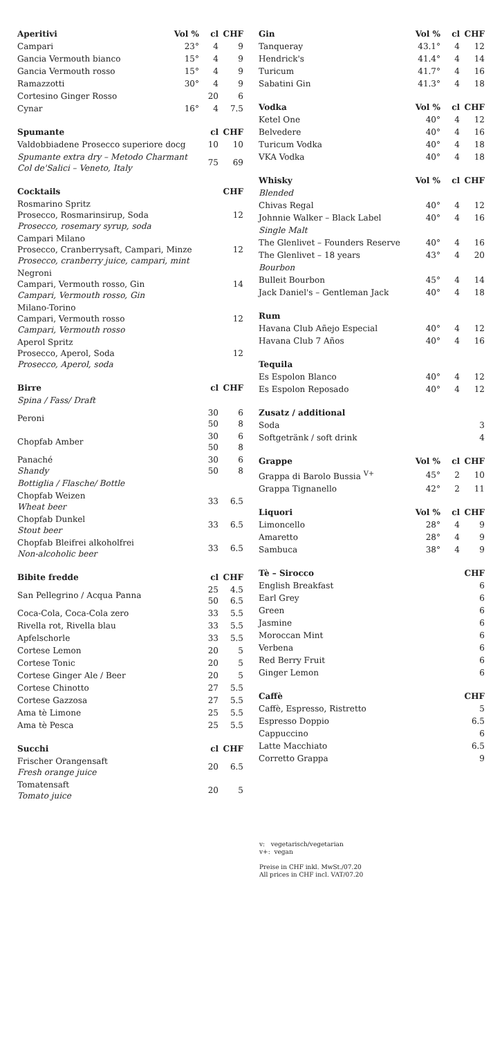| Aperitivi | Vol % | cl | CHF |
| --- | --- | --- | --- |
| Campari | 23° | 4 | 9 |
| Gancia Vermouth bianco | 15° | 4 | 9 |
| Gancia Vermouth rosso | 15° | 4 | 9 |
| Ramazzotti | 30° | 4 | 9 |
| Cortesino Ginger Rosso | | 20 | 6 |
| Cynar | 16° | 4 | 7.5 |
| Spumante | cl | CHF |
| --- | --- | --- |
| Valdobbiadene Prosecco superiore docg | 10 | 10 |
| Spumante extra dry – Metodo Charmant Col de'Salici – Veneto, Italy | 75 | 69 |
| Cocktails | CHF |
| --- | --- |
| Rosmarino Spritz Prosecco, Rosmarinsirup, Soda Prosecco, rosemary syrup, soda | 12 |
| Campari Milano Prosecco, Cranberrysaft, Campari, Minze Prosecco, cranberry juice, campari, mint | 12 |
| Negroni Campari, Vermouth rosso, Gin Campari, Vermouth rosso, Gin | 14 |
| Milano-Torino Campari, Vermouth rosso Campari, Vermouth rosso | 12 |
| Aperol Spritz Prosecco, Aperol, Soda Prosecco, Aperol, soda | 12 |
| Birre | cl | CHF |
| --- | --- | --- |
| Spina / Fass/ Draft | | |
| Peroni | 30 50 | 6 8 |
| Chopfab Amber | 30 50 | 6 8 |
| Panaché Shandy | 30 50 | 6 8 |
| Bottiglia / Flasche/ Bottle | | |
| Chopfab Weizen Wheat beer | 33 | 6.5 |
| Chopfab Dunkel Stout beer | 33 | 6.5 |
| Chopfab Bleifrei alkoholfrei Non-alcoholic beer | 33 | 6.5 |
| Bibite fredde | cl | CHF |
| --- | --- | --- |
| San Pellegrino / Acqua Panna | 25 50 | 4.5 6.5 |
| Coca-Cola, Coca-Cola zero | 33 | 5.5 |
| Rivella rot, Rivella blau | 33 | 5.5 |
| Apfelschorle | 33 | 5.5 |
| Cortese Lemon | 20 | 5 |
| Cortese Tonic | 20 | 5 |
| Cortese Ginger Ale / Beer | 20 | 5 |
| Cortese Chinotto | 27 | 5.5 |
| Cortese Gazzosa | 27 | 5.5 |
| Ama tè Limone | 25 | 5.5 |
| Ama tè Pesca | 25 | 5.5 |
| Succhi | cl | CHF |
| --- | --- | --- |
| Frischer Orangensaft Fresh orange juice | 20 | 6.5 |
| Tomatensaft Tomato juice | 20 | 5 |
| Gin | Vol % | cl | CHF |
| --- | --- | --- | --- |
| Tanqueray | 43.1° | 4 | 12 |
| Hendrick's | 41.4° | 4 | 14 |
| Turicum | 41.7° | 4 | 16 |
| Sabatini Gin | 41.3° | 4 | 18 |
| Vodka | Vol % | cl | CHF |
| --- | --- | --- | --- |
| Ketel One | 40° | 4 | 12 |
| Belvedere | 40° | 4 | 16 |
| Turicum Vodka | 40° | 4 | 18 |
| VKA Vodka | 40° | 4 | 18 |
| Whisky | Vol % | cl | CHF |
| --- | --- | --- | --- |
| Blended | | | |
| Chivas Regal | 40° | 4 | 12 |
| Johnnie Walker – Black Label | 40° | 4 | 16 |
| Single Malt | | | |
| The Glenlivet – Founders Reserve | 40° | 4 | 16 |
| The Glenlivet – 18 years | 43° | 4 | 20 |
| Bourbon | | | |
| Bulleit Bourbon | 45° | 4 | 14 |
| Jack Daniel's – Gentleman Jack | 40° | 4 | 18 |
| Rum | | | |
| --- | --- | --- | --- |
| Havana Club Añejo Especial | 40° | 4 | 12 |
| Havana Club 7 Años | 40° | 4 | 16 |
| Tequila | | | |
| --- | --- | --- | --- |
| Es Espolon Blanco | 40° | 4 | 12 |
| Es Espolon Reposado | 40° | 4 | 12 |
| Zusatz / additional | |
| --- | --- |
| Soda | 3 |
| Softgetränk / soft drink | 4 |
| Grappe | Vol % | cl | CHF |
| --- | --- | --- | --- |
| Grappa di Barolo Bussia <sup>V+</sup> | 45° | 2 | 10 |
| Grappa Tignanello | 42° | 2 | 11 |
| Liquori | Vol % | cl | CHF |
| --- | --- | --- | --- |
| Limoncello | 28° | 4 | 9 |
| Amaretto | 28° | 4 | 9 |
| Sambuca | 38° | 4 | 9 |
| Tè – Sirocco | CHF |
| --- | --- |
| English Breakfast | 6 |
| Earl Grey | 6 |
| Green | 6 |
| Jasmine | 6 |
| Moroccan Mint | 6 |
| Verbena | 6 |
| Red Berry Fruit | 6 |
| Ginger Lemon | 6 |
| Caffè | CHF |
| --- | --- |
| Caffè, Espresso, Ristretto | 5 |
| Espresso Doppio | 6.5 |
| Cappuccino | 6 |
| Latte Macchiato | 6.5 |
| Corretto Grappa | 9 |
v: vegetarisch/vegetarian
v+: vegan
Preise in CHF inkl. MwSt./07.20
All prices in CHF incl. VAT/07.20